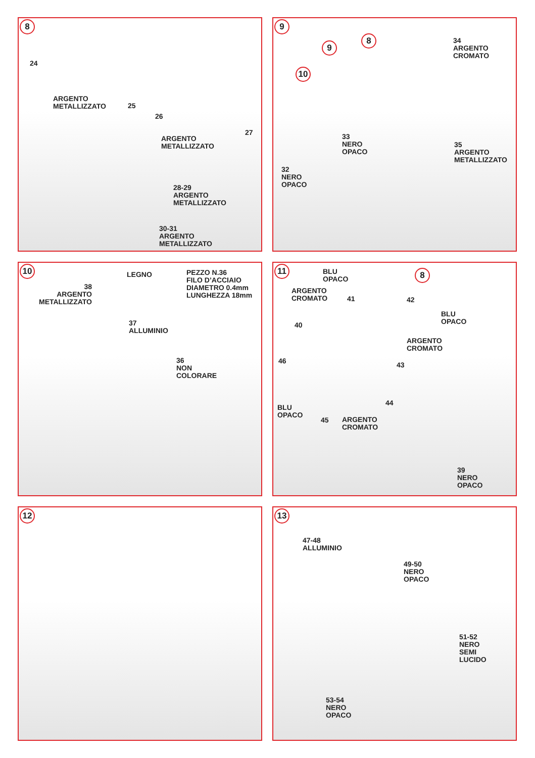8
24
ARGENTO
METALLIZZATO
25
26
27
ARGENTO
METALLIZZATO
28-29
ARGENTO
METALLIZZATO
30-31
ARGENTO
METALLIZZATO
9
10
9
8
34
ARGENTO
CROMATO
33
NERO
OPACO
35
ARGENTO
METALLIZZATO
32
NERO
OPACO
10
LEGNO
PEZZO N.36
FILO D’ACCIAIO
DIAMETRO 0.4mm
LUNGHEZZA 18mm
38
ARGENTO
METALLIZZATO
37
ALLUMINIO
36
NON
COLORARE
11
BLU
OPACO
8
ARGENTO
CROMATO
41 42
BLU
OPACO
40
ARGENTO
CROMATO
46 43
44
BLU
OPACO
45
ARGENTO
CROMATO
39
NERO
OPACO
12
13
47-48
ALLUMINIO
49-50
NERO
OPACO
51-52
NERO
SEMI
LUCIDO
53-54
NERO
OPACO